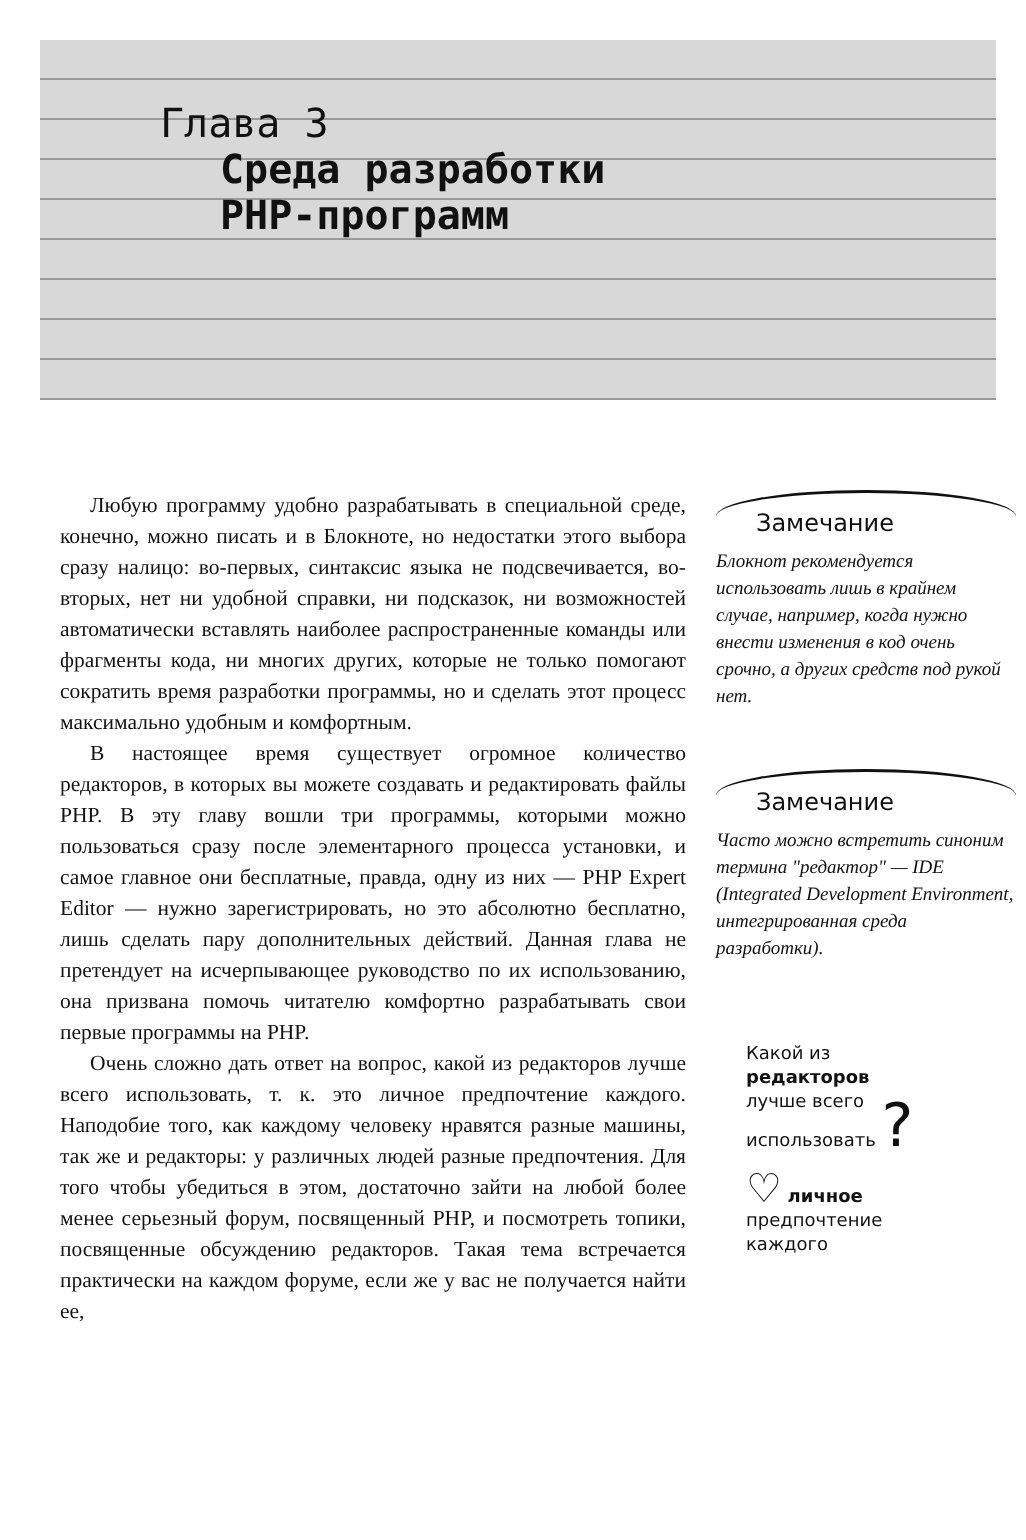Глава 3
Среда разработки
PHP-программ
Любую программу удобно разрабатывать в специальной среде, конечно, можно писать и в Блокноте, но недостатки этого выбора сразу налицо: во-первых, синтаксис языка не подсвечивается, во-вторых, нет ни удобной справки, ни подсказок, ни возможностей автоматически вставлять наиболее распространенные команды или фрагменты кода, ни многих других, которые не только помогают сократить время разработки программы, но и сделать этот процесс максимально удобным и комфортным.
В настоящее время существует огромное количество редакторов, в которых вы можете создавать и редактировать файлы PHP. В эту главу вошли три программы, которыми можно пользоваться сразу после элементарного процесса установки, и самое главное они бесплатные, правда, одну из них — PHP Expert Editor — нужно зарегистрировать, но это абсолютно бесплатно, лишь сделать пару дополнительных действий. Данная глава не претендует на исчерпывающее руководство по их использованию, она призвана помочь читателю комфортно разрабатывать свои первые программы на PHP.
Очень сложно дать ответ на вопрос, какой из редакторов лучше всего использовать, т. к. это личное предпочтение каждого. Наподобие того, как каждому человеку нравятся разные машины, так же и редакторы: у различных людей разные предпочтения. Для того чтобы убедиться в этом, достаточно зайти на любой более менее серьезный форум, посвященный PHP, и посмотреть топики, посвященные обсуждению редакторов. Такая тема встречается практически на каждом форуме, если же у вас не получается найти ее,
Замечание
Блокнот рекомендуется использовать лишь в крайнем случае, например, когда нужно внести изменения в код очень срочно, а других средств под рукой нет.
Замечание
Часто можно встретить синоним термина "редактор" — IDE (Integrated Development Environment, интегрированная среда разработки).
Какой из
редакторов
лучше всего
использовать ?
♡ личное
предпочтение
каждого